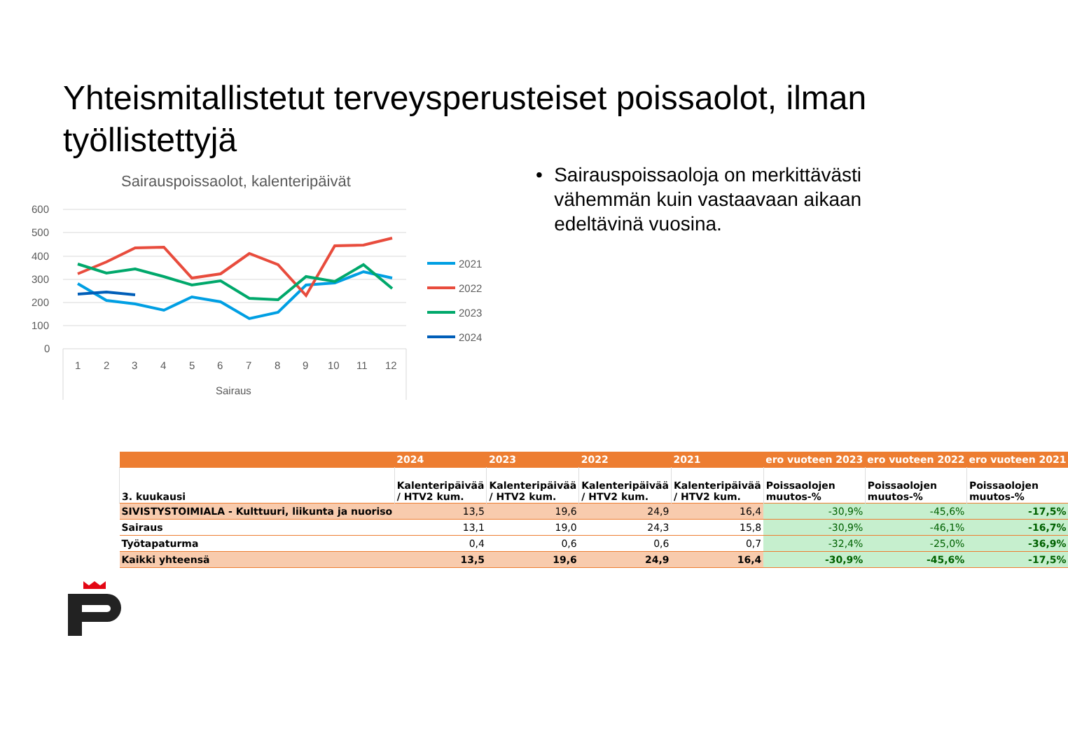Yhteismitallistetut terveysperusteiset poissaolot, ilman työllistettyjä
Sairauspoissaolot, kalenteripäivät
600
500
400
300
200
100
0
1
2
3
4
5
6
7
8
9
10
11
12
Sairaus
2021
2022
2023
2024
• Sairauspoissaoloja on merkittävästi vähemmän kuin vastaavaan aikaan edeltävinä vuosina.
| | 2024 | 2023 | 2022 | 2021 | ero vuoteen 2023 | ero vuoteen 2022 | ero vuoteen 2021 |
| --- | --- | --- | --- | --- | --- | --- | --- |
| 3. kuukausi | Kalenteripäivää / HTV2 kum. | Kalenteripäivää / HTV2 kum. | Kalenteripäivää / HTV2 kum. | Kalenteripäivää / HTV2 kum. | Poissaolojen muutos-% | Poissaolojen muutos-% | Poissaolojen muutos-% |
| SIVISTYSTOIMIALA - Kulttuuri, liikunta ja nuoriso | 13,5 | 19,6 | 24,9 | 16,4 | -30,9% | -45,6% | -17,5% |
| Sairaus | 13,1 | 19,0 | 24,3 | 15,8 | -30,9% | -46,1% | -16,7% |
| Työtapaturma | 0,4 | 0,6 | 0,6 | 0,7 | -32,4% | -25,0% | -36,9% |
| Kaikki yhteensä | 13,5 | 19,6 | 24,9 | 16,4 | -30,9% | -45,6% | -17,5% |